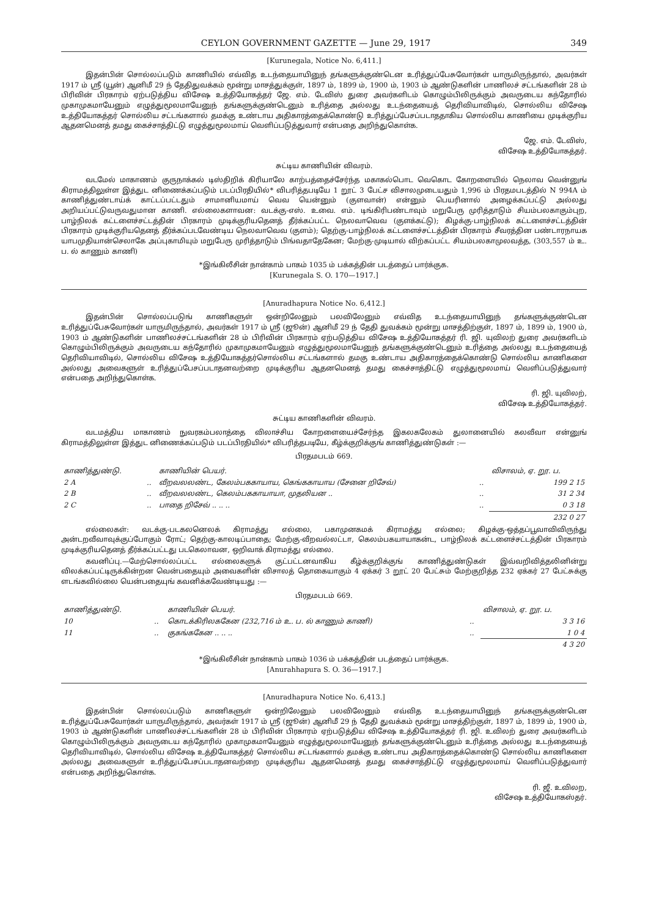CEYLON GOVERNMENT GAZETTE — June 29, 1917 349
[Kurunegala, Notice No. 6,411.]
இதன்பின் சொல்லப்படும் காணியில் எவ்வித உடந்தையாயினுந் தங்களுக்குண்டென உரித்துப்பேசுவோர்கள் யாருமிருந்தால், அவர்கள் 1917 ம் ஸ்ரீ (யூன்) ஆனிமீ 29 ந் தேதிதுவக்கம் மூன்று மாசத்துக்குள், 1897 ம், 1899 ம், 1900 ம், 1903 ம் ஆண்டுகளின் பாணிலச் சட்டங்களின் 28 ம் பிரிவின் பிரகாரம் ஏற்படுத்திய விசேஷ உத்தியோகத்தர் ஜே. எம். டேவிஸ் துரை அவர்களிடம் கொழும்பிலிருக்கும் அவருடைய கந்தோரில் முகாமுகமாயேனும் எழுத்துமூலமாயேனுந் தங்களுக்குண்டெனும் உரித்தை அல்லது உடந்தையைத் தெரிவியாவிடில், சொல்லிய விசேஷ உத்தியோகத்தர் சொல்லிய சட்டங்களால் தமக்கு உண்டாய அதிகாரத்தைக்கொண்டு உரித்துப்பேசப்படாததாகிய சொல்லிய காணியை முடிக்குரிய ஆதனமெனத் தமது கைச்சாத்திட்டு எழுத்துமூலமாய் வெளிப்படுத்துவார் என்பதை அறிந்துகொள்க.
ஜே. எம். டேவிஸ்,
விசேஷ உத்தியோகத்தர்.
சுட்டிய காணியின் விவரம்.
வடமேல் மாகாணம் குருநாக்கல் டிஸ்திறிக் கிரியாலே காற்பத்தைச்சேர்ந்த மகாகல்பொட வெகொட கோறளையில் நெலாவ வென்னுங் கிராமத்திலுள்ள இத்துட னிணைக்கப்படும் படப்பிரதியில்* விபரித்தபடியே 1 றூட் 3 பேட்ச விசாலமுடையதும் 1,996 ம் பிரதமபடத்தில் N 994A ம் காணித்துண்டாய்க் காட்டப்பட்டதும் சாமானியமாய் வெவ யென்னும் (குளவான்) என்னும் பெயரினால் அழைக்கப்பட்டு அல்லது அறியப்பட்டுவருவதுமான காணி. எல்லைகளாவன: வடக்கு-எஸ். உவை. எம். டிங்கிரிபண்டாவும் மறுபேரு முரித்தாடும் சியம்பலகாகும்புற, பாழ்நிலக் கட்டளைச்சட்டத்தின் பிரகாரம் முடிக்குரியதெனத் தீர்க்கப்பட்ட நெலவாவெவ (குளக்கட்டு); கிழக்கு-பாழ்நிலக் கட்டளைச்சட்டத்தின் பிரகாரம் முடிக்குரியதெனத் தீர்க்கப்படவேண்டிய நெலவாவெவ (குளம்); தெற்கு-பாழ்நிலக் கட்டளைச்சட்டத்தின் பிரகாரம் சீவரத்தின பண்டாரநாயக யாபமுதியான்செலாகே அப்புகாமியும் மறுபேரு முரித்தாடும் பிங்வதாதேகேன; மேற்கு-முடியால் விற்கப்பட்ட சியம்பலகாமுலவத்த, (303,557 ம் உ. ப. ல் காணும் காணி)
*இங்கிலீசின் நான்காம் பாகம் 1035 ம் பக்கத்தின் படத்தைப் பார்க்குக.
[Kurunegala S. O. 170—1917.]
[Anuradhapura Notice No. 6,412.]
இதன்பின் சொல்லப்படுங் காணிகளுள் ஒன்றிலேனும் பலவிலேனும் எவ்வித உடந்தையாயினுந் தங்களுக்குண்டென உரித்துப்பேசுவோர்கள் யாருமிருந்தால், அவர்கள் 1917 ம் ஸ்ரீ (ஜூன்) ஆனிமீ 29 ந் தேதி துவக்கம் மூன்று மாசத்திற்குள், 1897 ம், 1899 ம், 1900 ம், 1903 ம் ஆண்டுகளின் பாணிலச்சட்டங்களின் 28 ம் பிரிவின் பிரகாரம் ஏற்படுத்திய விசேஷ உத்தியோகத்தர் ரி. ஜி. யுவிலற் துரை அவர்களிடம் கொழும்பிலிருக்கும் அவருடைய கந்தோரில் முகாமுகமாயேனும் எழுத்துமூலமாயேனுந் தங்களுக்குண்டெனும் உரித்தை அல்லது உடந்தையைத் தெரிவியாவிடில், சொல்லிய விசேஷ உத்தியோகத்தர்சொல்லிய சட்டங்களால் தமகு உண்டாய அதிகாரத்தைக்கொண்டு சொல்லிய காணிகளை அல்லது அவைகளுள் உரித்துப்பேசப்படாதனவற்றை முடிக்குரிய ஆதனமெனத் தமது கைச்சாத்திட்டு எழுத்துமூலமாய் வெளிப்படுத்துவார் என்பதை அறிந்துகொள்க.
ரி. ஜி. யுவிலற்,
விசேஷ உத்தியோகத்தர்.
சுட்டிய காணிகளின் விவரம்.
வடமத்திய மாகாணம் நுவரகம்பலாத்தை விலாச்சிய கோறளையைச்சேர்ந்த இகலகலேகம் துலானையில் கலவீவா என்னுங் கிராமத்திலுள்ள இத்துட னிணைக்கப்படும் படப்பிரதியில்* விபரித்தபடியே, கீழ்க்குறிக்குங் காணித்துண்டுகள் :—
பிரதமபடம் 669.
| காணித்துண்டு. | | காணியின் பெயர். | | விசாலம், ஏ. றூ. ப. |
| --- | --- | --- | --- | --- |
| 2 A | .. | வீறவலலண்ட, கேலம்பககாயாய, கெங்ககாயாய (சேனை றிசேவ்) | .. | 199 2 15 |
| 2 B | .. | வீறவலலண்ட, கெலம்பககாயாயா, முதலியன .. | .. | 31 2 34 |
| 2 C | .. | பாதை றிசேவ் .. .. .. | .. | 0 3 18 |
| | | | | 232 0 27 |
எல்லைகள்: வடக்கு-படகலனெலக் கிராமத்து எல்லை, பகாமுனகமக் கிராமத்து எல்லை; கிழக்கு-ஒத்தப்பூவாவிவிருந்து அன்டறவீவாவுக்குப்போகும் ரோட்; தெற்கு-காலடிப்பாதை; மேற்கு-வீறவல்லட்டா, கெலம்பகயாயாகன்ட, பாழ்நிலக் கட்டளைச்சட்டத்தின் பிரகாரம் முடிக்குரியதெனத் தீர்க்கப்பட்டது படகெலாவன, ஒறிவாக் கிராமத்து எல்லை.
கவனிப்பு.—மேற்சொல்லப்பட்ட எல்லைகளுக் குட்பட்டனவாகிய கீழ்க்குறிக்குங் காணித்துண்டுகள் இவ்வறிவித்தலினின்று விலக்கப்பட்டிருக்கின்றன வென்பதையும் அவைகளின் விசாலத் தொகையாகும் 4 ஏக்கர் 3 றூட் 20 பேட்சும் மேற்குறித்த 232 ஏக்கர் 27 பேட்சுக்கு ளடங்கவில்லை யென்பதையுங் கவனிக்கவேண்டியது :—
பிரதமபடம் 669.
| காணித்துண்டு. | | காணியின் பெயர். | | விசாலம், ஏ. றூ. ப. |
| --- | --- | --- | --- | --- |
| 10 | .. | கொடக்கிரிலககேன (232,716 ம் உ. ப. ல் காணும் காணி) | .. | 3 3 16 |
| 11 | .. | குகங்ககேன .. .. .. | .. | 1 0 4 |
| | | | | 4 3 20 |
*இங்கிலீசின் நான்காம் பாகம் 1036 ம் பக்கத்தின் படத்தைப் பார்க்குக.
[Anurahhapura S. O. 36—1917.]
[Anuradhapura Notice No. 6,413.]
இதன்பின் சொல்லப்படும் காணிகளுள் ஒன்றிலேனும் பலவிலேனும் எவ்வித உடந்தையாயினுந் தங்களுக்குண்டென உரித்துப்பேசுவோர்கள் யாருமிருந்தால், அவர்கள் 1917 ம் ஸ்ரீ (ஜூன்) ஆனிமீ 29 ந் தேதி துவக்கம் மூன்று மாசத்திற்குள், 1897 ம், 1899 ம், 1900 ம், 1903 ம் ஆண்டுகளின் பாணிலச்சட்டங்களின் 28 ம் பிரிவின் பிரகாரம் ஏற்படுத்திய விசேஷ உத்தியோகத்தர் ரி. ஜி. உவிலற் துரை அவர்களிடம் கொழும்பிலிருக்கும் அவருடைய கந்தோரில் முகாமுகமாயேனும் எழுத்துமூலமாயேனுந் தங்களுக்குண்டெனும் உரித்தை அல்லது உடந்தையைத் தெரிவியாவிடில், சொல்லிய விசேஷ உத்தியோகத்தர் சொல்லிய சட்டங்களால் தமக்கு உண்டாய அதிகாரத்தைக்கொண்டு சொல்லிய காணிகளை அல்லது அவைகளுள் உரித்துப்பேசப்படாதனவற்றை முடிக்குரிய ஆதனமெனத் தமது கைச்சாத்திட்டு எழுத்துமூலமாய் வெளிப்படுத்துவார் என்பதை அறிந்துகொள்க.
ரி. ஜீ. உவிலற,
விசேஷ உத்தியோகஸ்தர்.